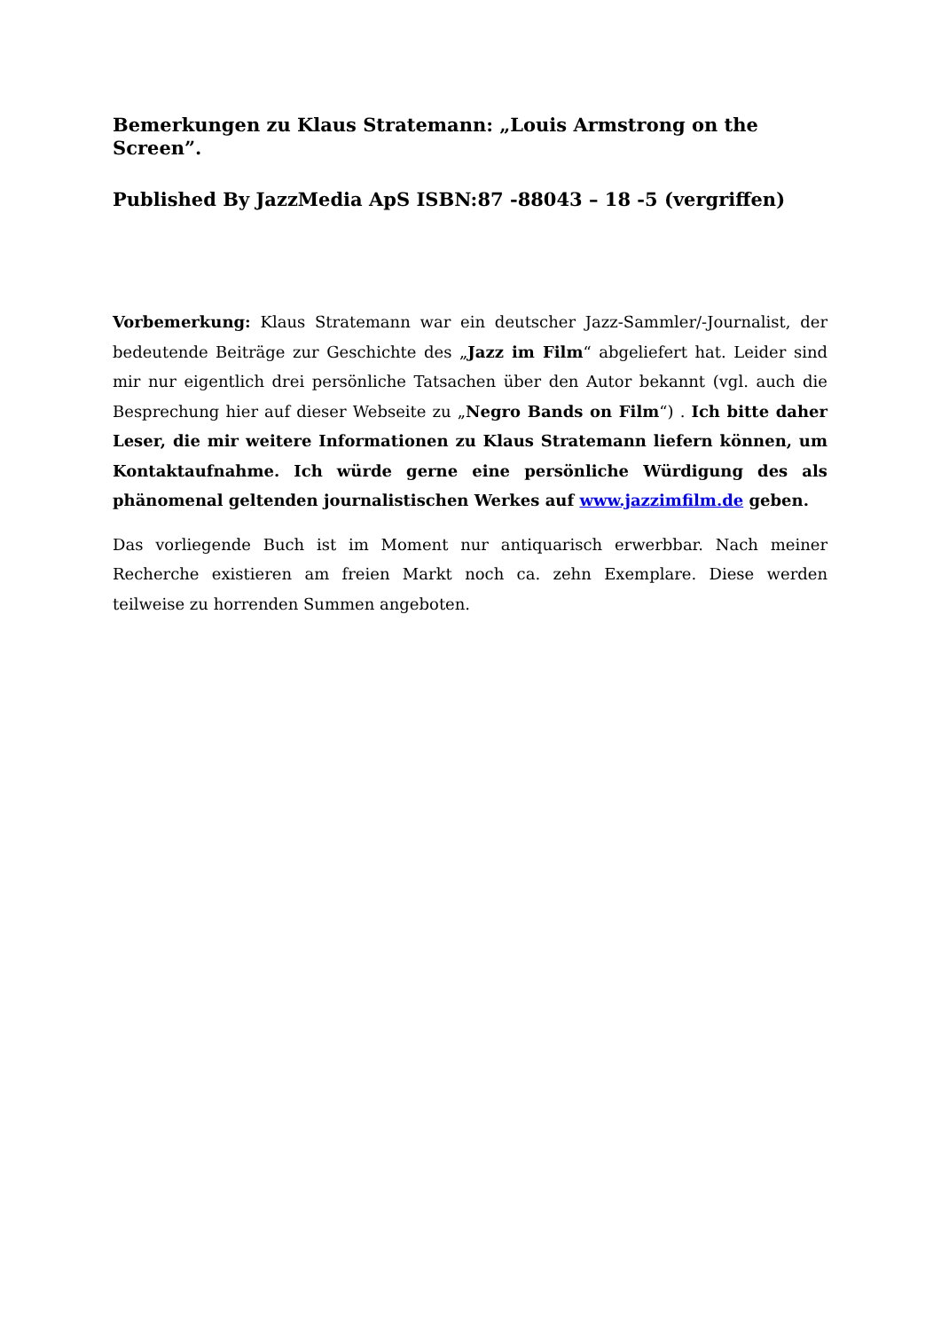Bemerkungen zu Klaus Stratemann: „Louis Armstrong on the Screen”.
Published By JazzMedia ApS ISBN:87 -88043 – 18 -5 (vergriffen)
Vorbemerkung: Klaus Stratemann war ein deutscher Jazz-Sammler/-Journalist, der bedeutende Beiträge zur Geschichte des „Jazz im Film“ abgeliefert hat. Leider sind mir nur eigentlich drei persönliche Tatsachen über den Autor bekannt (vgl. auch die Besprechung hier auf dieser Webseite zu „Negro Bands on Film“) . Ich bitte daher Leser, die mir weitere Informationen zu Klaus Stratemann liefern können, um Kontaktaufnahme. Ich würde gerne eine persönliche Würdigung des als phänomenal geltenden journalistischen Werkes auf www.jazzimfilm.de geben.
Das vorliegende Buch ist im Moment nur antiquarisch erwerbbar. Nach meiner Recherche existieren am freien Markt noch ca. zehn Exemplare. Diese werden teilweise zu horrenden Summen angeboten.